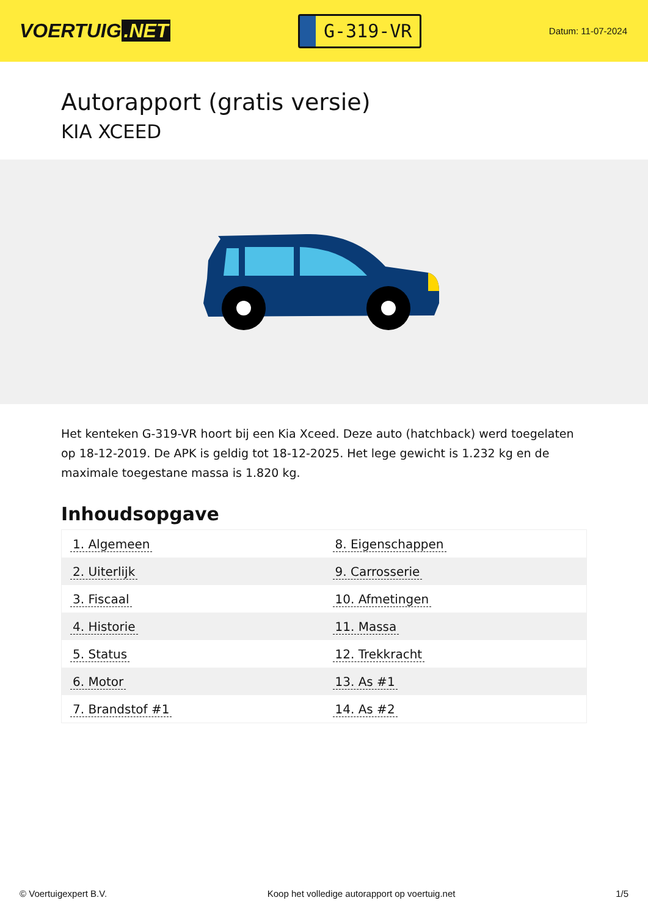VOERTUIG.NET
G-319-VR
Datum: 11-07-2024
Autorapport (gratis versie)
KIA XCEED
Het kenteken G-319-VR hoort bij een Kia Xceed. Deze auto (hatchback) werd toegelaten op 18-12-2019. De APK is geldig tot 18-12-2025. Het lege gewicht is 1.232 kg en de maximale toegestane massa is 1.820 kg.
Inhoudsopgave
| 1. Algemeen | 8. Eigenschappen |
| 2. Uiterlijk | 9. Carrosserie |
| 3. Fiscaal | 10. Afmetingen |
| 4. Historie | 11. Massa |
| 5. Status | 12. Trekkracht |
| 6. Motor | 13. As #1 |
| 7. Brandstof #1 | 14. As #2 |
© Voertuigexpert B.V. Koop het volledige autorapport op voertuig.net
1/5